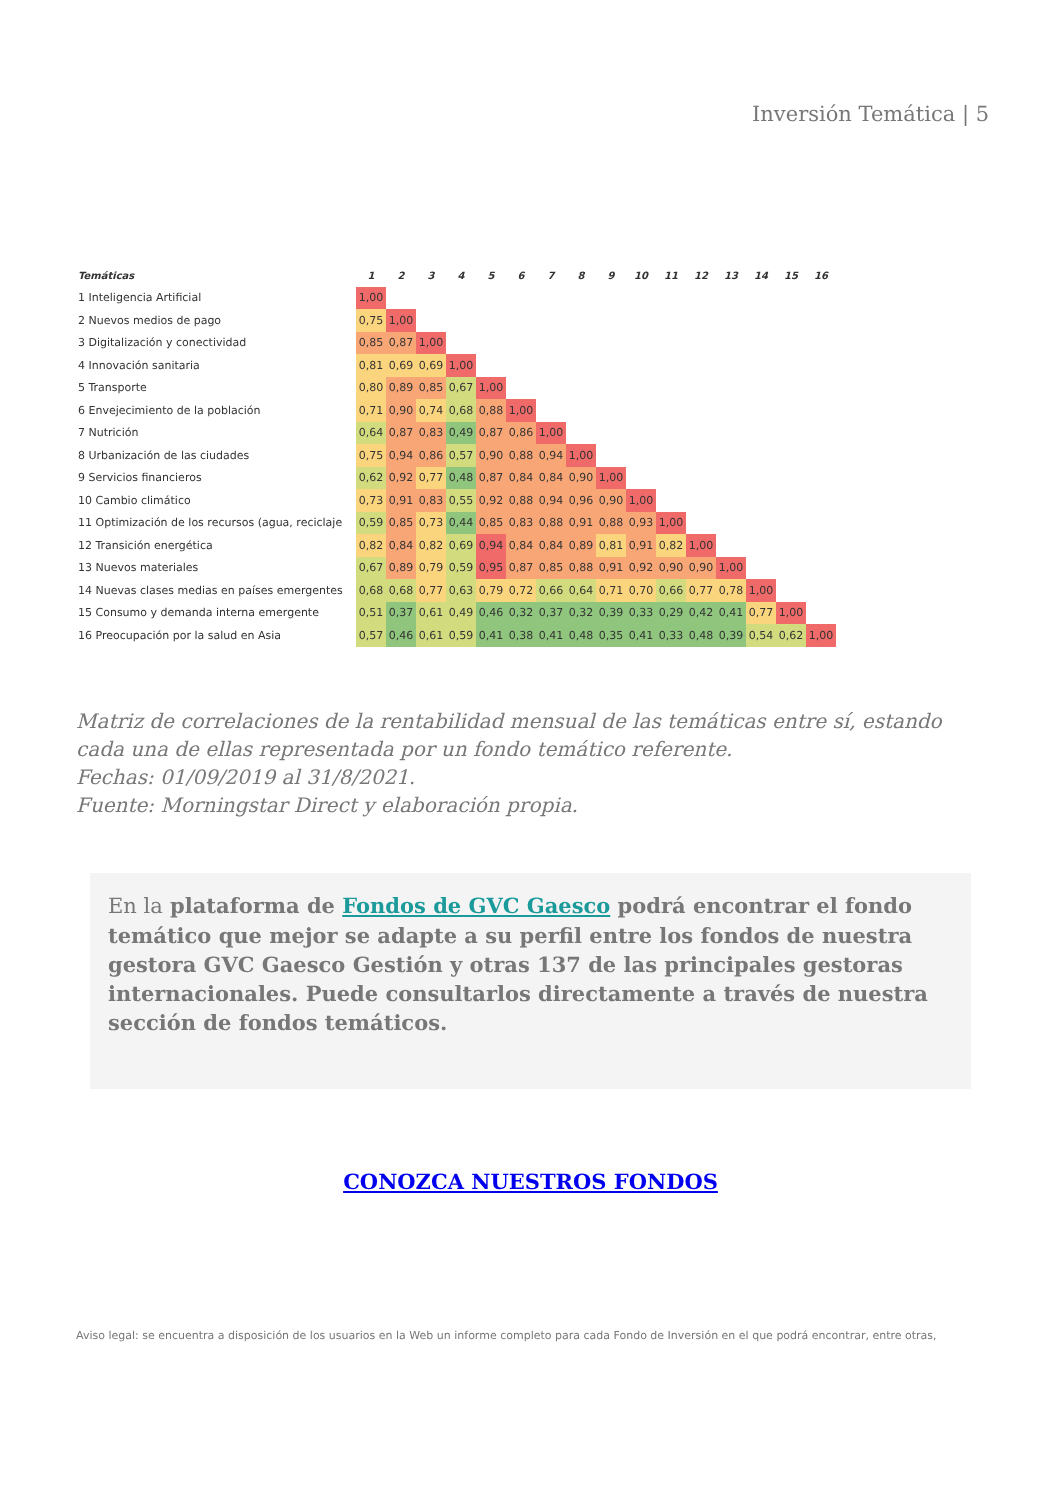Inversión Temática | 5
| Temáticas | 1 | 2 | 3 | 4 | 5 | 6 | 7 | 8 | 9 | 10 | 11 | 12 | 13 | 14 | 15 | 16 |
| --- | --- | --- | --- | --- | --- | --- | --- | --- | --- | --- | --- | --- | --- | --- | --- | --- |
| 1 Inteligencia Artificial | 1,00 | | | | | | | | | | | | | | | |
| 2 Nuevos medios de pago | 0,75 | 1,00 | | | | | | | | | | | | | | |
| 3 Digitalización y conectividad | 0,85 | 0,87 | 1,00 | | | | | | | | | | | | | |
| 4 Innovación sanitaria | 0,81 | 0,69 | 0,69 | 1,00 | | | | | | | | | | | | |
| 5 Transporte | 0,80 | 0,89 | 0,85 | 0,67 | 1,00 | | | | | | | | | | | |
| 6 Envejecimiento de la población | 0,71 | 0,90 | 0,74 | 0,68 | 0,88 | 1,00 | | | | | | | | | | |
| 7 Nutrición | 0,64 | 0,87 | 0,83 | 0,49 | 0,87 | 0,86 | 1,00 | | | | | | | | | |
| 8 Urbanización de las ciudades | 0,75 | 0,94 | 0,86 | 0,57 | 0,90 | 0,88 | 0,94 | 1,00 | | | | | | | | |
| 9 Servicios financieros | 0,62 | 0,92 | 0,77 | 0,48 | 0,87 | 0,84 | 0,84 | 0,90 | 1,00 | | | | | | | |
| 10 Cambio climático | 0,73 | 0,91 | 0,83 | 0,55 | 0,92 | 0,88 | 0,94 | 0,96 | 0,90 | 1,00 | | | | | | |
| 11 Optimización de los recursos (agua, reciclaje | 0,59 | 0,85 | 0,73 | 0,44 | 0,85 | 0,83 | 0,88 | 0,91 | 0,88 | 0,93 | 1,00 | | | | | |
| 12 Transición energética | 0,82 | 0,84 | 0,82 | 0,69 | 0,94 | 0,84 | 0,84 | 0,89 | 0,81 | 0,91 | 0,82 | 1,00 | | | | |
| 13 Nuevos materiales | 0,67 | 0,89 | 0,79 | 0,59 | 0,95 | 0,87 | 0,85 | 0,88 | 0,91 | 0,92 | 0,90 | 0,90 | 1,00 | | | |
| 14 Nuevas clases medias en países emergentes | 0,68 | 0,68 | 0,77 | 0,63 | 0,79 | 0,72 | 0,66 | 0,64 | 0,71 | 0,70 | 0,66 | 0,77 | 0,78 | 1,00 | | |
| 15 Consumo y demanda interna emergente | 0,51 | 0,37 | 0,61 | 0,49 | 0,46 | 0,32 | 0,37 | 0,32 | 0,39 | 0,33 | 0,29 | 0,42 | 0,41 | 0,77 | 1,00 | |
| 16 Preocupación por la salud en Asia | 0,57 | 0,46 | 0,61 | 0,59 | 0,41 | 0,38 | 0,41 | 0,48 | 0,35 | 0,41 | 0,33 | 0,48 | 0,39 | 0,54 | 0,62 | 1,00 |
Matriz de correlaciones de la rentabilidad mensual de las temáticas entre sí, estando cada una de ellas representada por un fondo temático referente.
Fechas: 01/09/2019 al 31/8/2021.
Fuente: Morningstar Direct y elaboración propia.
En la plataforma de Fondos de GVC Gaesco podrá encontrar el fondo temático que mejor se adapte a su perfil entre los fondos de nuestra gestora GVC Gaesco Gestión y otras 137 de las principales gestoras internacionales. Puede consultarlos directamente a través de nuestra sección de fondos temáticos.
CONOZCA NUESTROS FONDOS
Aviso legal: se encuentra a disposición de los usuarios en la Web un informe completo para cada Fondo de Inversión en el que podrá encontrar, entre otras,